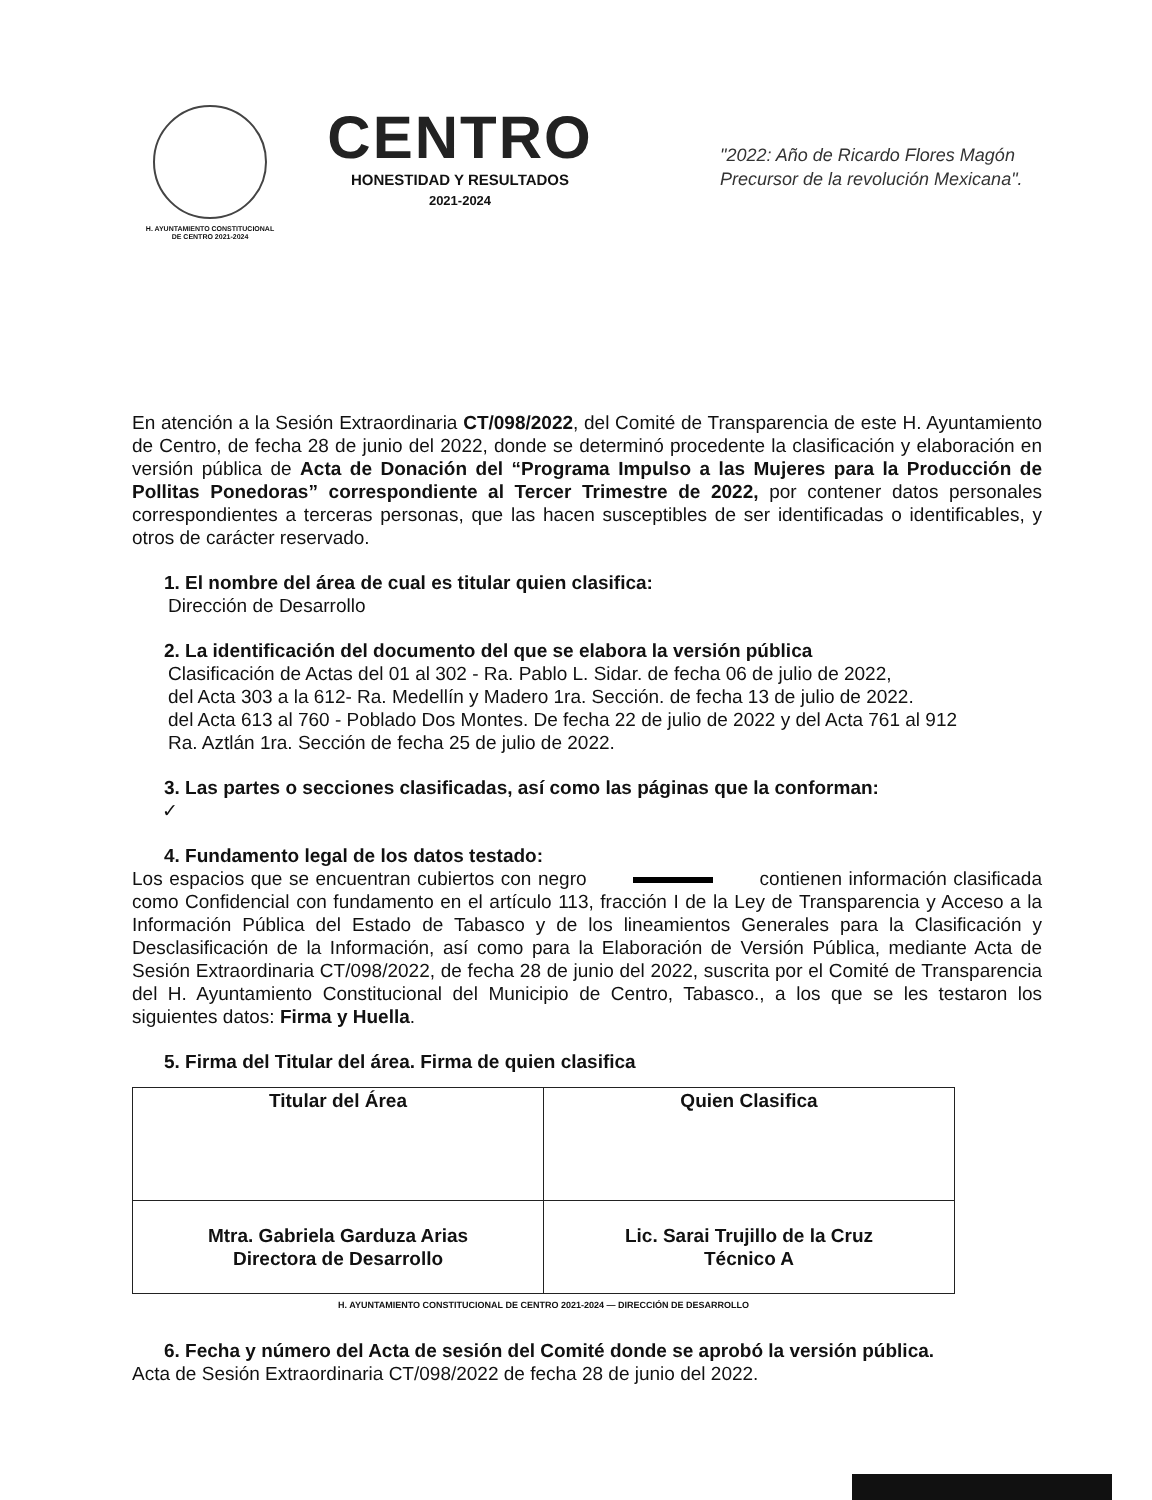H. AYUNTAMIENTO CONSTITUCIONAL
DE CENTRO 2021-2024
CENTRO
HONESTIDAD Y RESULTADOS
2021-2024
"2022: Año de Ricardo Flores Magón
Precursor de la revolución Mexicana".
En atención a la Sesión Extraordinaria CT/098/2022, del Comité de Transparencia de este H. Ayuntamiento de Centro, de fecha 28 de junio del 2022, donde se determinó procedente la clasificación y elaboración en versión pública de Acta de Donación del “Programa Impulso a las Mujeres para la Producción de Pollitas Ponedoras” correspondiente al Tercer Trimestre de 2022, por contener datos personales correspondientes a terceras personas, que las hacen susceptibles de ser identificadas o identificables, y otros de carácter reservado.
1. El nombre del área de cual es titular quien clasifica:
Dirección de Desarrollo
2. La identificación del documento del que se elabora la versión pública
Clasificación de Actas del 01 al 302 - Ra. Pablo L. Sidar. de fecha 06 de julio de 2022,
del Acta 303 a la 612- Ra. Medellín y Madero 1ra. Sección. de fecha 13 de julio de 2022.
del Acta 613 al 760 - Poblado Dos Montes. De fecha 22 de julio de 2022 y del Acta 761 al 912
Ra. Aztlán 1ra. Sección de fecha 25 de julio de 2022.
3. Las partes o secciones clasificadas, así como las páginas que la conforman:
✓
4. Fundamento legal de los datos testado:
Los espacios que se encuentran cubiertos con negro contienen información clasificada como Confidencial con fundamento en el artículo 113, fracción I de la Ley de Transparencia y Acceso a la Información Pública del Estado de Tabasco y de los lineamientos Generales para la Clasificación y Desclasificación de la Información, así como para la Elaboración de Versión Pública, mediante Acta de Sesión Extraordinaria CT/098/2022, de fecha 28 de junio del 2022, suscrita por el Comité de Transparencia del H. Ayuntamiento Constitucional del Municipio de Centro, Tabasco., a los que se les testaron los siguientes datos: Firma y Huella.
5. Firma del Titular del área. Firma de quien clasifica
| Titular del Área | Quien Clasifica |
| Mtra. Gabriela Garduza Arias Directora de Desarrollo | Lic. Sarai Trujillo de la Cruz Técnico A |
H. AYUNTAMIENTO CONSTITUCIONAL DE CENTRO 2021-2024 — DIRECCIÓN DE DESARROLLO
6. Fecha y número del Acta de sesión del Comité donde se aprobó la versión pública.
Acta de Sesión Extraordinaria CT/098/2022 de fecha 28 de junio del 2022.